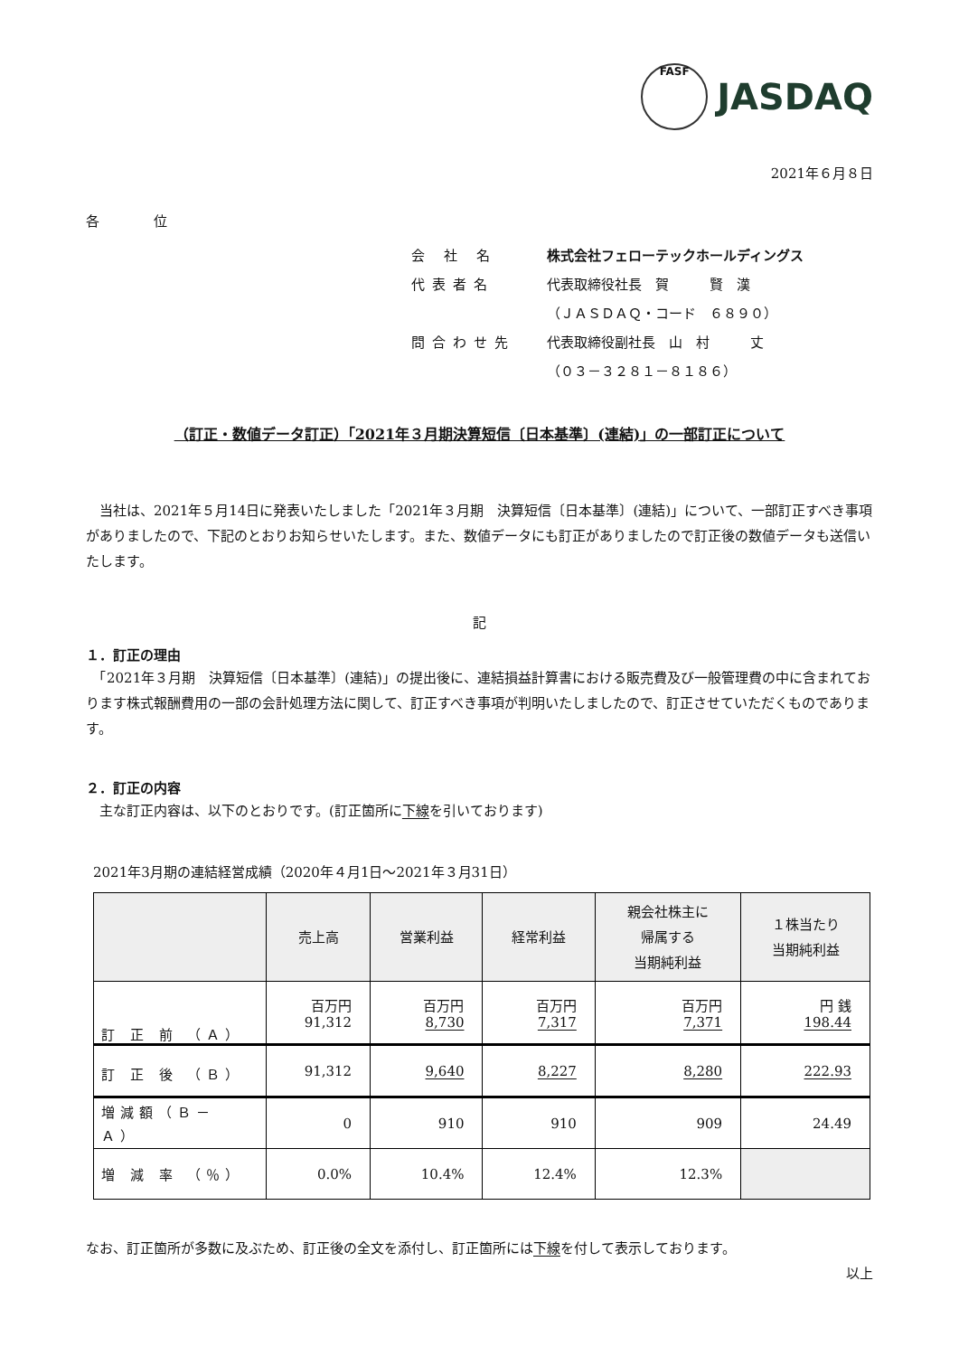FASF JASDAQ
2021年６月８日
各　　　　位
会 社 名 株式会社フェローテックホールディングス
代表者名 代表取締役社長　賀　　　賢　漢
（ＪＡＳＤＡＱ・コード　６８９０）
問合わせ先 代表取締役副社長　山　村　　　丈
（０３－３２８１－８１８６）
（訂正・数値データ訂正）「2021年３月期決算短信〔日本基準〕(連結)」の一部訂正について
　当社は、2021年５月14日に発表いたしました「2021年３月期　決算短信〔日本基準〕(連結)」について、一部訂正すべき事項がありましたので、下記のとおりお知らせいたします。また、数値データにも訂正がありましたので訂正後の数値データも送信いたします。
記
１．訂正の理由
　「2021年３月期　決算短信〔日本基準〕(連結)」の提出後に、連結損益計算書における販売費及び一般管理費の中に含まれております株式報酬費用の一部の会計処理方法に関して、訂正すべき事項が判明いたしましたので、訂正させていただくものであります。
２．訂正の内容
　主な訂正内容は、以下のとおりです。(訂正箇所に下線を引いております)
2021年3月期の連結経営成績（2020年４月1日～2021年３月31日）
| | 売上高 | 営業利益 | 経常利益 | 親会社株主に 帰属する 当期純利益 | １株当たり 当期純利益 |
| --- | --- | --- | --- | --- | --- |
| 訂 正 前 （Ａ） | 百万円 91,312 | 百万円 8,730 | 百万円 7,317 | 百万円 7,371 | 円 銭 198.44 |
| 訂 正 後 （Ｂ） | 91,312 | 9,640 | 8,227 | 8,280 | 222.93 |
| 増減額（Ｂ－Ａ） | 0 | 910 | 910 | 909 | 24.49 |
| 増 減 率 （％） | 0.0% | 10.4% | 12.4% | 12.3% | |
なお、訂正箇所が多数に及ぶため、訂正後の全文を添付し、訂正箇所には下線を付して表示しております。
以上